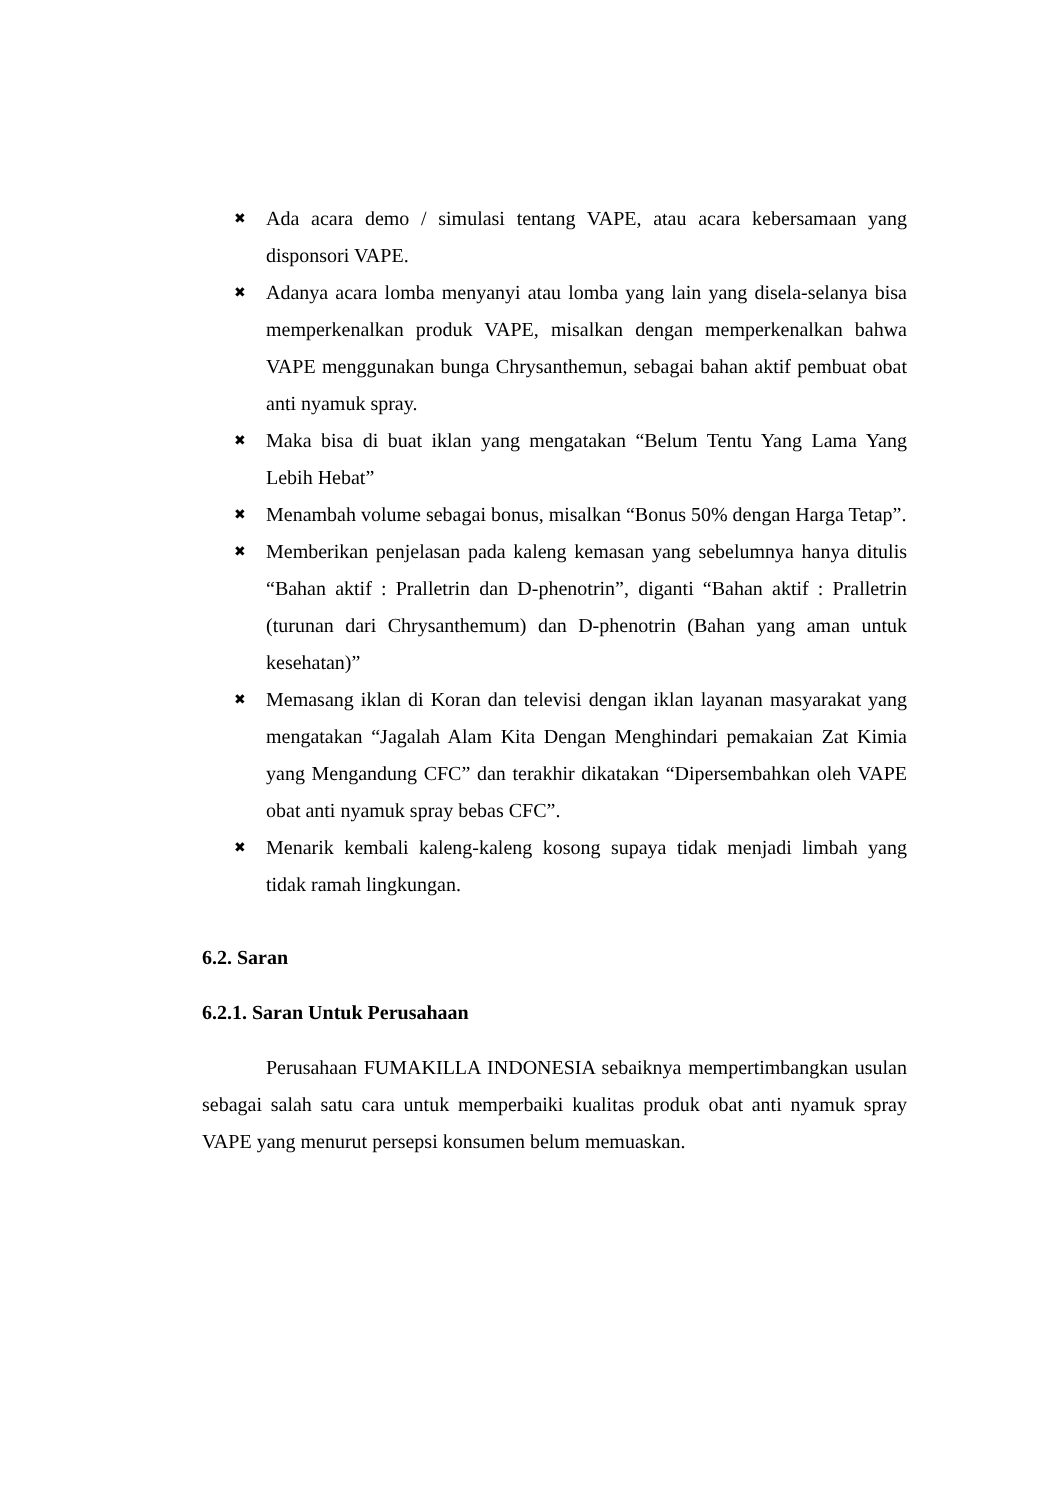✖ Ada acara demo / simulasi tentang VAPE, atau acara kebersamaan yang disponsori VAPE.
✖ Adanya acara lomba menyanyi atau lomba yang lain yang disela-selanya bisa memperkenalkan produk VAPE, misalkan dengan memperkenalkan bahwa VAPE menggunakan bunga Chrysanthemun, sebagai bahan aktif pembuat obat anti nyamuk spray.
✖ Maka bisa di buat iklan yang mengatakan “Belum Tentu Yang Lama Yang Lebih Hebat”
✖ Menambah volume sebagai bonus, misalkan “Bonus 50% dengan Harga Tetap”.
✖ Memberikan penjelasan pada kaleng kemasan yang sebelumnya hanya ditulis “Bahan aktif : Pralletrin dan D-phenotrin”, diganti “Bahan aktif : Pralletrin (turunan dari Chrysanthemum) dan D-phenotrin (Bahan yang aman untuk kesehatan)”
✖ Memasang iklan di Koran dan televisi dengan iklan layanan masyarakat yang mengatakan “Jagalah Alam Kita Dengan Menghindari pemakaian Zat Kimia yang Mengandung CFC” dan terakhir dikatakan “Dipersembahkan oleh VAPE obat anti nyamuk spray bebas CFC”.
✖ Menarik kembali kaleng-kaleng kosong supaya tidak menjadi limbah yang tidak ramah lingkungan.
6.2. Saran
6.2.1. Saran Untuk Perusahaan
Perusahaan FUMAKILLA INDONESIA sebaiknya mempertimbangkan usulan sebagai salah satu cara untuk memperbaiki kualitas produk obat anti nyamuk spray VAPE yang menurut persepsi konsumen belum memuaskan.